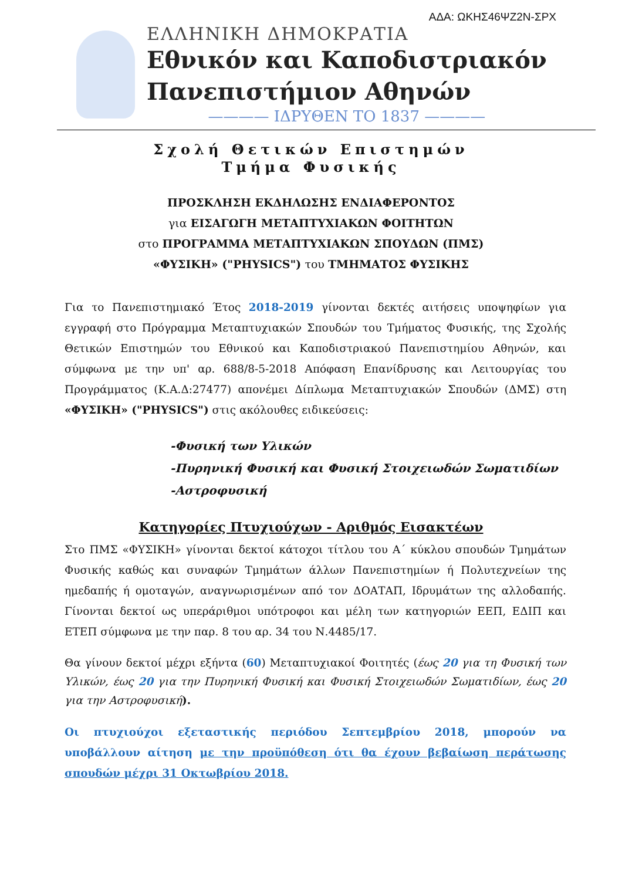ΑΔΑ: ΩΚΗΣ46ΨΖ2Ν-ΣΡΧ
ΕΛΛΗΝΙΚΗ ΔΗΜΟΚΡΑΤΙΑ
Εθνικόν και Καποδιστριακόν
Πανεπιστήμιον Αθηνών
———— ΙΔΡΥΘΕΝ ΤΟ 1837 ————
Σχολή Θετικών Επιστημών
Τμήμα Φυσικής
ΠΡΟΣΚΛΗΣΗ ΕΚΔΗΛΩΣΗΣ ΕΝΔΙΑΦΕΡΟΝΤΟΣ
για ΕΙΣΑΓΩΓΗ ΜΕΤΑΠΤΥΧΙΑΚΩΝ ΦΟΙΤΗΤΩΝ
στο ΠΡΟΓΡΑΜΜΑ ΜΕΤΑΠΤΥΧΙΑΚΩΝ ΣΠΟΥΔΩΝ (ΠΜΣ)
«ΦΥΣΙΚΗ» ("PHYSICS") του ΤΜΗΜΑΤΟΣ ΦΥΣΙΚΗΣ
Για το Πανεπιστημιακό Έτος 2018-2019 γίνονται δεκτές αιτήσεις υποψηφίων για εγγραφή στο Πρόγραμμα Μεταπτυχιακών Σπουδών του Τμήματος Φυσικής, της Σχολής Θετικών Επιστημών του Εθνικού και Καποδιστριακού Πανεπιστημίου Αθηνών, και σύμφωνα με την υπ' αρ. 688/8-5-2018 Απόφαση Επανίδρυσης και Λειτουργίας του Προγράμματος (Κ.Α.Δ:27477) απονέμει Δίπλωμα Μεταπτυχιακών Σπουδών (ΔΜΣ) στη «ΦΥΣΙΚΗ» ("PHYSICS") στις ακόλουθες ειδικεύσεις:
-Φυσική των Υλικών
-Πυρηνική Φυσική και Φυσική Στοιχειωδών Σωματιδίων
-Αστροφυσική
Κατηγορίες Πτυχιούχων - Αριθμός Εισακτέων
Στο ΠΜΣ «ΦΥΣΙΚΗ» γίνονται δεκτοί κάτοχοι τίτλου του Α΄ κύκλου σπουδών Τμημάτων Φυσικής καθώς και συναφών Τμημάτων άλλων Πανεπιστημίων ή Πολυτεχνείων της ημεδαπής ή ομοταγών, αναγνωρισμένων από τον ΔΟΑΤΑΠ, Ιδρυμάτων της αλλοδαπής. Γίνονται δεκτοί ως υπεράριθμοι υπότροφοι και μέλη των κατηγοριών ΕΕΠ, ΕΔΙΠ και ΕΤΕΠ σύμφωνα με την παρ. 8 του αρ. 34 του Ν.4485/17.
Θα γίνουν δεκτοί μέχρι εξήντα (60) Μεταπτυχιακοί Φοιτητές (έως 20 για τη Φυσική των Υλικών, έως 20 για την Πυρηνική Φυσική και Φυσική Στοιχειωδών Σωματιδίων, έως 20 για την Αστροφυσική).
Οι πτυχιούχοι εξεταστικής περιόδου Σεπτεμβρίου 2018, μπορούν να υποβάλλουν αίτηση με την προϋπόθεση ότι θα έχουν βεβαίωση περάτωσης σπουδών μέχρι 31 Οκτωβρίου 2018.